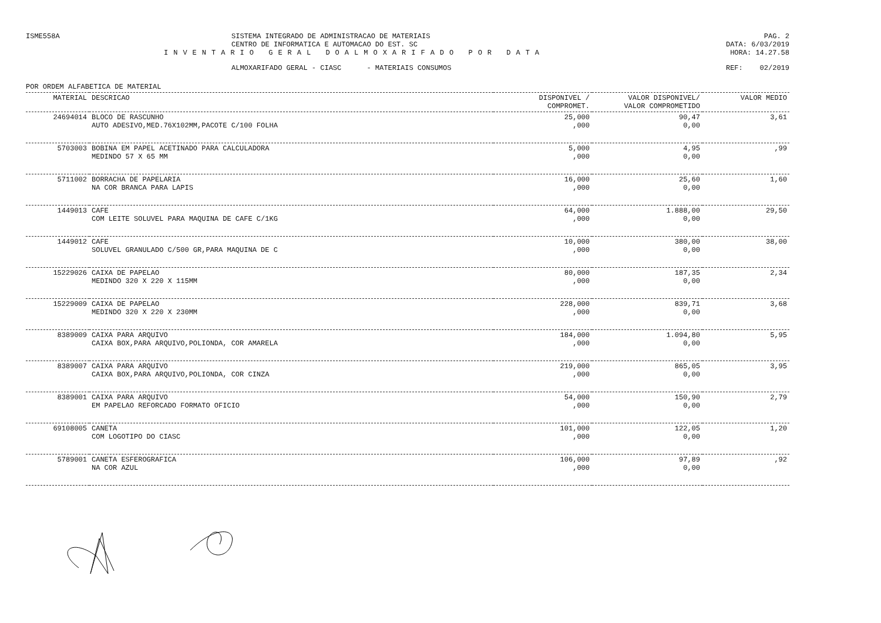ISME558A SISTEMA INTEGRADO DE ADMINISTRACAO DE MATERIAIS
CENTRO DE INFORMATICA E AUTOMACAO DO EST. SC
PAG. 2
DATA: 6/03/2019
INVENTARIO GERAL DOALMOXARIFADO POR DATA
HORA: 14.27.58
ALMOXARIFADO GERAL - CIASC - MATERIAIS CONSUMOS
REF: 02/2019
POR ORDEM ALFABETICA DE MATERIAL
| MATERIAL | DESCRICAO | DISPONIVEL / COMPROMET. | VALOR DISPONIVEL/ VALOR COMPROMETIDO | VALOR MEDIO |
| --- | --- | --- | --- | --- |
| 24694014 | BLOCO DE RASCUNHO AUTO ADESIVO,MED.76X102MM,PACOTE C/100 FOLHA | 25,000 ,000 | 90,47 0,00 | 3,61 |
| 5703003 | BOBINA EM PAPEL ACETINADO PARA CALCULADORA MEDINDO 57 X 65 MM | 5,000 ,000 | 4,95 0,00 | ,99 |
| 5711002 | BORRACHA DE PAPELARIA NA COR BRANCA PARA LAPIS | 16,000 ,000 | 25,60 0,00 | 1,60 |
| 1449013 | CAFE COM LEITE SOLUVEL PARA MAQUINA DE CAFE C/1KG | 64,000 ,000 | 1.888,00 0,00 | 29,50 |
| 1449012 | CAFE SOLUVEL GRANULADO C/500 GR,PARA MAQUINA DE C | 10,000 ,000 | 380,00 0,00 | 38,00 |
| 15229026 | CAIXA DE PAPELAO MEDINDO 320 X 220 X 115MM | 80,000 ,000 | 187,35 0,00 | 2,34 |
| 15229009 | CAIXA DE PAPELAO MEDINDO 320 X 220 X 230MM | 228,000 ,000 | 839,71 0,00 | 3,68 |
| 8389009 | CAIXA PARA ARQUIVO CAIXA BOX,PARA ARQUIVO,POLIONDA, COR AMARELA | 184,000 ,000 | 1.094,80 0,00 | 5,95 |
| 8389007 | CAIXA PARA ARQUIVO CAIXA BOX,PARA ARQUIVO,POLIONDA, COR CINZA | 219,000 ,000 | 865,05 0,00 | 3,95 |
| 8389001 | CAIXA PARA ARQUIVO EM PAPELAO REFORCADO FORMATO OFICIO | 54,000 ,000 | 150,90 0,00 | 2,79 |
| 69108005 | CANETA COM LOGOTIPO DO CIASC | 101,000 ,000 | 122,05 0,00 | 1,20 |
| 5789001 | CANETA ESFEROGRAFICA NA COR AZUL | 106,000 ,000 | 97,89 0,00 | ,92 |